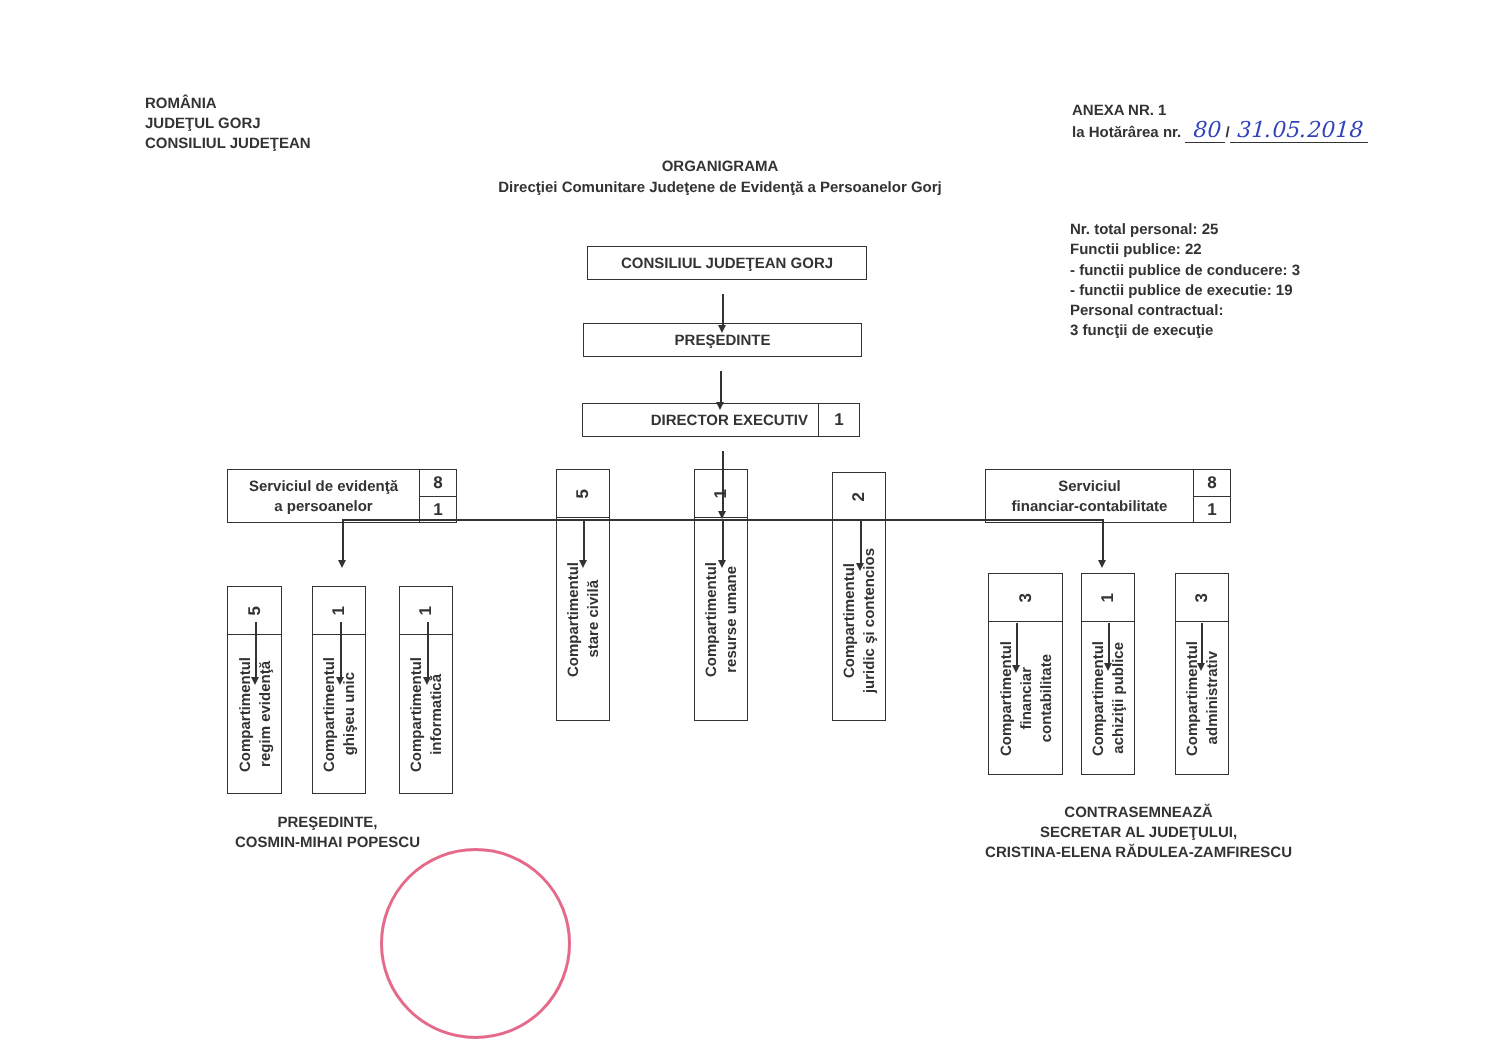ROMÂNIA
JUDEŢUL GORJ
CONSILIUL JUDEŢEAN
ANEXA NR. 1
la Hotărârea nr. 80 / 31.05.2018
ORGANIGRAMA
Direcţiei Comunitare Judeţene de Evidenţă a Persoanelor Gorj
CONSILIUL JUDEŢEAN GORJ
PREŞEDINTE
DIRECTOR EXECUTIV 1
Nr. total personal: 25
Functii publice: 22
- functii publice de conducere: 3
- functii publice de executie: 19
Personal contractual:
3 funcţii de execuţie
Serviciul de evidenţă
a persoanelor
8
1
5
Compartimentul
regim evidenţă
1
Compartimentul
ghişeu unic
1
Compartimentul
informatică
5
Compartimentul
stare civilă
1
Compartimentul
resurse umane
2
Compartimentul
juridic şi contencios
Serviciul
financiar-contabilitate
8
1
3
Compartimentul
financiar
contabilitate
1
Compartimentul
achiziţii publice
3
Compartimentul
administrativ
PREŞEDINTE,
COSMIN-MIHAI POPESCU
CONTRASEMNEAZĂ
SECRETAR AL JUDEŢULUI,
CRISTINA-ELENA RĂDULEA-ZAMFIRESCU